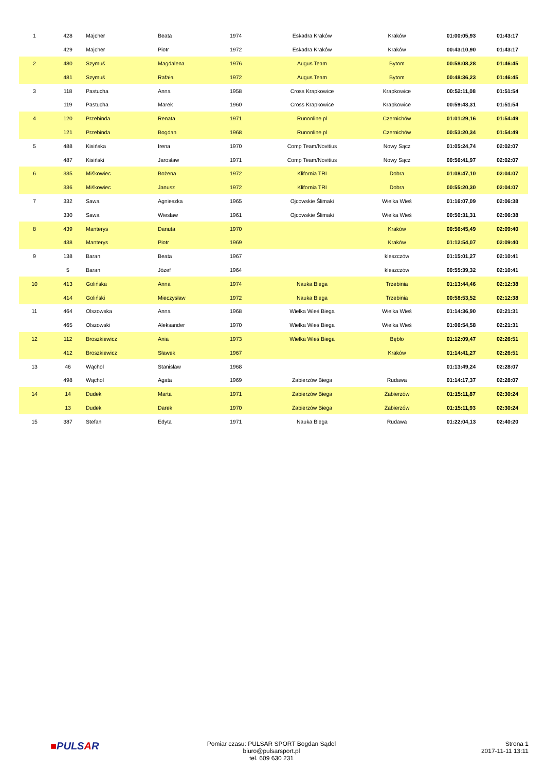| 1 | 428 | Majcher | Beata | 1974 | Eskadra Kraków | Kraków | 01:00:05,93 | 01:43:17 |
| | 429 | Majcher | Piotr | 1972 | Eskadra Kraków | Kraków | 00:43:10,90 | 01:43:17 |
| 2 | 480 | Szymuś | Magdalena | 1976 | Augus Team | Bytom | 00:58:08,28 | 01:46:45 |
| | 481 | Szymuś | Rafała | 1972 | Augus Team | Bytom | 00:48:36,23 | 01:46:45 |
| 3 | 118 | Pastucha | Anna | 1958 | Cross Krapkowice | Krapkowice | 00:52:11,08 | 01:51:54 |
| | 119 | Pastucha | Marek | 1960 | Cross Krapkowice | Krapkowice | 00:59:43,31 | 01:51:54 |
| 4 | 120 | Przebinda | Renata | 1971 | Runonline.pl | Czernichów | 01:01:29,16 | 01:54:49 |
| | 121 | Przebinda | Bogdan | 1968 | Runonline.pl | Czernichów | 00:53:20,34 | 01:54:49 |
| 5 | 488 | Kisińska | Irena | 1970 | Comp Team/Novitius | Nowy Sącz | 01:05:24,74 | 02:02:07 |
| | 487 | Kisiński | Jarosław | 1971 | Comp Team/Novitius | Nowy Sącz | 00:56:41,97 | 02:02:07 |
| 6 | 335 | Miśkowiec | Bożena | 1972 | Klifornia TRI | Dobra | 01:08:47,10 | 02:04:07 |
| | 336 | Miśkowiec | Janusz | 1972 | Klifornia TRI | Dobra | 00:55:20,30 | 02:04:07 |
| 7 | 332 | Sawa | Agnieszka | 1965 | Ojcowskie Ślimaki | Wielka Wieś | 01:16:07,09 | 02:06:38 |
| | 330 | Sawa | Wiesław | 1961 | Ojcowskie Ślimaki | Wielka Wieś | 00:50:31,31 | 02:06:38 |
| 8 | 439 | Manterys | Danuta | 1970 | | Kraków | 00:56:45,49 | 02:09:40 |
| | 438 | Manterys | Piotr | 1969 | | Kraków | 01:12:54,07 | 02:09:40 |
| 9 | 138 | Baran | Beata | 1967 | | kleszczów | 01:15:01,27 | 02:10:41 |
| | 5 | Baran | Józef | 1964 | | kleszczów | 00:55:39,32 | 02:10:41 |
| 10 | 413 | Golińska | Anna | 1974 | Nauka Biega | Trzebinia | 01:13:44,46 | 02:12:38 |
| | 414 | Goliński | Mieczysław | 1972 | Nauka Biega | Trzebinia | 00:58:53,52 | 02:12:38 |
| 11 | 464 | Olszowska | Anna | 1968 | Wielka Wieś Biega | Wielka Wieś | 01:14:36,90 | 02:21:31 |
| | 465 | Olszowski | Aleksander | 1970 | Wielka Wieś Biega | Wielka Wieś | 01:06:54,58 | 02:21:31 |
| 12 | 112 | Broszkiewicz | Ania | 1973 | Wielka Wieś Biega | Bębło | 01:12:09,47 | 02:26:51 |
| | 412 | Broszkiewicz | Sławek | 1967 | | Kraków | 01:14:41,27 | 02:26:51 |
| 13 | 46 | Wąchol | Stanisław | 1968 | | | 01:13:49,24 | 02:28:07 |
| | 498 | Wąchol | Agata | 1969 | Zabierzów Biega | Rudawa | 01:14:17,37 | 02:28:07 |
| 14 | 14 | Dudek | Marta | 1971 | Zabierzów Biega | Zabierzów | 01:15:11,87 | 02:30:24 |
| | 13 | Dudek | Darek | 1970 | Zabierzów Biega | Zabierzów | 01:15:11,93 | 02:30:24 |
| 15 | 387 | Stefan | Edyta | 1971 | Nauka Biega | Rudawa | 01:22:04,13 | 02:40:20 |
■PULSAR
Pomiar czasu: PULSAR SPORT Bogdan Sądel biuro@pulsarsport.pl
tel. 609 630 231
Strona 1
2017-11-11 13:11